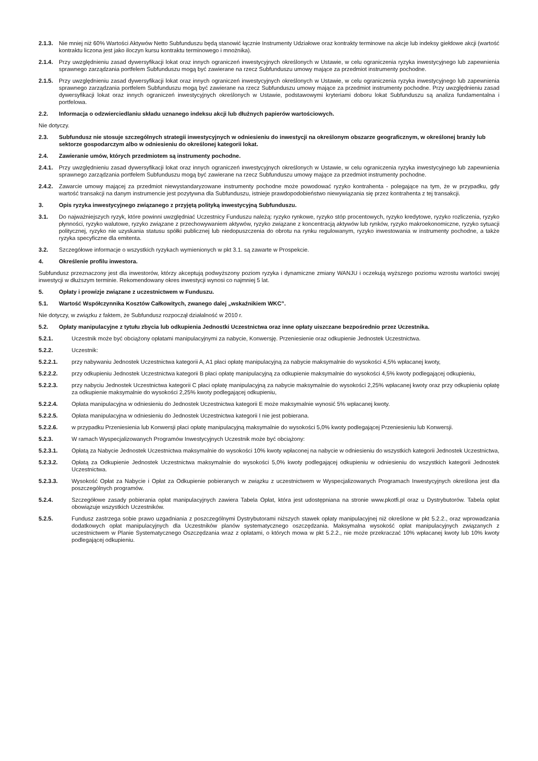2.1.3. Nie mniej niż 60% Wartości Aktywów Netto Subfunduszu będą stanowić łącznie Instrumenty Udziałowe oraz kontrakty terminowe na akcje lub indeksy giełdowe akcji (wartość kontraktu liczona jest jako iloczyn kursu kontraktu terminowego i mnożnika).
2.1.4. Przy uwzględnieniu zasad dywersyfikacji lokat oraz innych ograniczeń inwestycyjnych określonych w Ustawie, w celu ograniczenia ryzyka inwestycyjnego lub zapewnienia sprawnego zarządzania portfelem Subfunduszu mogą być zawierane na rzecz Subfunduszu umowy mające za przedmiot instrumenty pochodne.
2.1.5. Przy uwzględnieniu zasad dywersyfikacji lokat oraz innych ograniczeń inwestycyjnych określonych w Ustawie, w celu ograniczenia ryzyka inwestycyjnego lub zapewnienia sprawnego zarządzania portfelem Subfunduszu mogą być zawierane na rzecz Subfunduszu umowy mające za przedmiot instrumenty pochodne. Przy uwzględnieniu zasad dywersyfikacji lokat oraz innych ograniczeń inwestycyjnych określonych w Ustawie, podstawowymi kryteriami doboru lokat Subfunduszu są analiza fundamentalna i portfelowa.
2.2. Informacja o odzwierciedlaniu składu uznanego indeksu akcji lub dłużnych papierów wartościowych.
Nie dotyczy.
2.3. Subfundusz nie stosuje szczególnych strategii inwestycyjnych w odniesieniu do inwestycji na określonym obszarze geograficznym, w określonej branży lub sektorze gospodarczym albo w odniesieniu do określonej kategorii lokat.
2.4. Zawieranie umów, których przedmiotem są instrumenty pochodne.
2.4.1. Przy uwzględnieniu zasad dywersyfikacji lokat oraz innych ograniczeń inwestycyjnych określonych w Ustawie, w celu ograniczenia ryzyka inwestycyjnego lub zapewnienia sprawnego zarządzania portfelem Subfunduszu mogą być zawierane na rzecz Subfunduszu umowy mające za przedmiot instrumenty pochodne.
2.4.2. Zawarcie umowy mającej za przedmiot niewystandaryzowane instrumenty pochodne może powodować ryzyko kontrahenta - polegające na tym, że w przypadku, gdy wartość transakcji na danym instrumencie jest pozytywna dla Subfunduszu, istnieje prawdopodobieństwo niewywiązania się przez kontrahenta z tej transakcji.
3. Opis ryzyka inwestycyjnego związanego z przyjętą polityką inwestycyjną Subfunduszu.
3.1. Do najważniejszych ryzyk, które powinni uwzględniać Uczestnicy Funduszu należą: ryzyko rynkowe, ryzyko stóp procentowych, ryzyko kredytowe, ryzyko rozliczenia, ryzyko płynności, ryzyko walutowe, ryzyko związane z przechowywaniem aktywów, ryzyko związane z koncentracją aktywów lub rynków, ryzyko makroekonomiczne, ryzyko sytuacji politycznej, ryzyko nie uzyskania statusu spółki publicznej lub niedopuszczenia do obrotu na rynku regulowanym, ryzyko inwestowania w instrumenty pochodne, a także ryzyka specyficzne dla emitenta.
3.2. Szczegółowe informacje o wszystkich ryzykach wymienionych w pkt 3.1. są zawarte w Prospekcie.
4. Określenie profilu inwestora.
Subfundusz przeznaczony jest dla inwestorów, którzy akceptują podwyższony poziom ryzyka i dynamiczne zmiany WANJU i oczekują wyższego poziomu wzrostu wartości swojej inwestycji w dłuższym terminie. Rekomendowany okres inwestycji wynosi co najmniej 5 lat.
5. Opłaty i prowizje związane z uczestnictwem w Funduszu.
5.1. Wartość Współczynnika Kosztów Całkowitych, zwanego dalej „wskaźnikiem WKC”.
Nie dotyczy, w związku z faktem, że Subfundusz rozpoczął działalność w 2010 r.
5.2. Opłaty manipulacyjne z tytułu zbycia lub odkupienia Jednostki Uczestnictwa oraz inne opłaty uiszczane bezpośrednio przez Uczestnika.
5.2.1. Uczestnik może być obciążony opłatami manipulacyjnymi za nabycie, Konwersję. Przeniesienie oraz odkupienie Jednostek Uczestnictwa.
5.2.2. Uczestnik:
5.2.2.1. przy nabywaniu Jednostek Uczestnictwa kategorii A, A1 płaci opłatę manipulacyjną za nabycie maksymalnie do wysokości 4,5% wpłacanej kwoty,
5.2.2.2. przy odkupieniu Jednostek Uczestnictwa kategorii B płaci opłatę manipulacyjną za odkupienie maksymalnie do wysokości 4,5% kwoty podlegającej odkupieniu,
5.2.2.3. przy nabyciu Jednostek Uczestnictwa kategorii C płaci opłatę manipulacyjną za nabycie maksymalnie do wysokości 2,25% wpłacanej kwoty oraz przy odkupieniu opłatę za odkupienie maksymalnie do wysokości 2,25% kwoty podlegającej odkupieniu,
5.2.2.4. Opłata manipulacyjna w odniesieniu do Jednostek Uczestnictwa kategorii E może maksymalnie wynosić 5% wpłacanej kwoty.
5.2.2.5. Opłata manipulacyjna w odniesieniu do Jednostek Uczestnictwa kategorii I nie jest pobierana.
5.2.2.6. w przypadku Przeniesienia lub Konwersji płaci opłatę manipulacyjną maksymalnie do wysokości 5,0% kwoty podlegającej Przeniesieniu lub Konwersji.
5.2.3. W ramach Wyspecjalizowanych Programów Inwestycyjnych Uczestnik może być obciążony:
5.2.3.1. Opłatą za Nabycie Jednostek Uczestnictwa maksymalnie do wysokości 10% kwoty wpłaconej na nabycie w odniesieniu do wszystkich kategorii Jednostek Uczestnictwa,
5.2.3.2. Opłatą za Odkupienie Jednostek Uczestnictwa maksymalnie do wysokości 5,0% kwoty podlegającej odkupieniu w odniesieniu do wszystkich kategorii Jednostek Uczestnictwa.
5.2.3.3. Wysokość Opłat za Nabycie i Opłat za Odkupienie pobieranych w związku z uczestnictwem w Wyspecjalizowanych Programach Inwestycyjnych określona jest dla poszczególnych programów.
5.2.4. Szczegółowe zasady pobierania opłat manipulacyjnych zawiera Tabela Opłat, która jest udostępniana na stronie www.pkotfi.pl oraz u Dystrybutorów. Tabela opłat obowiązuje wszystkich Uczestników.
5.2.5. Fundusz zastrzega sobie prawo uzgadniania z poszczególnymi Dystrybutorami niższych stawek opłaty manipulacyjnej niż określone w pkt 5.2.2., oraz wprowadzania dodatkowych opłat manipulacyjnych dla Uczestników planów systematycznego oszczędzania. Maksymalna wysokość opłat manipulacyjnych związanych z uczestnictwem w Planie Systematycznego Oszczędzania wraz z opłatami, o których mowa w pkt 5.2.2., nie może przekraczać 10% wpłacanej kwoty lub 10% kwoty podlegającej odkupieniu.